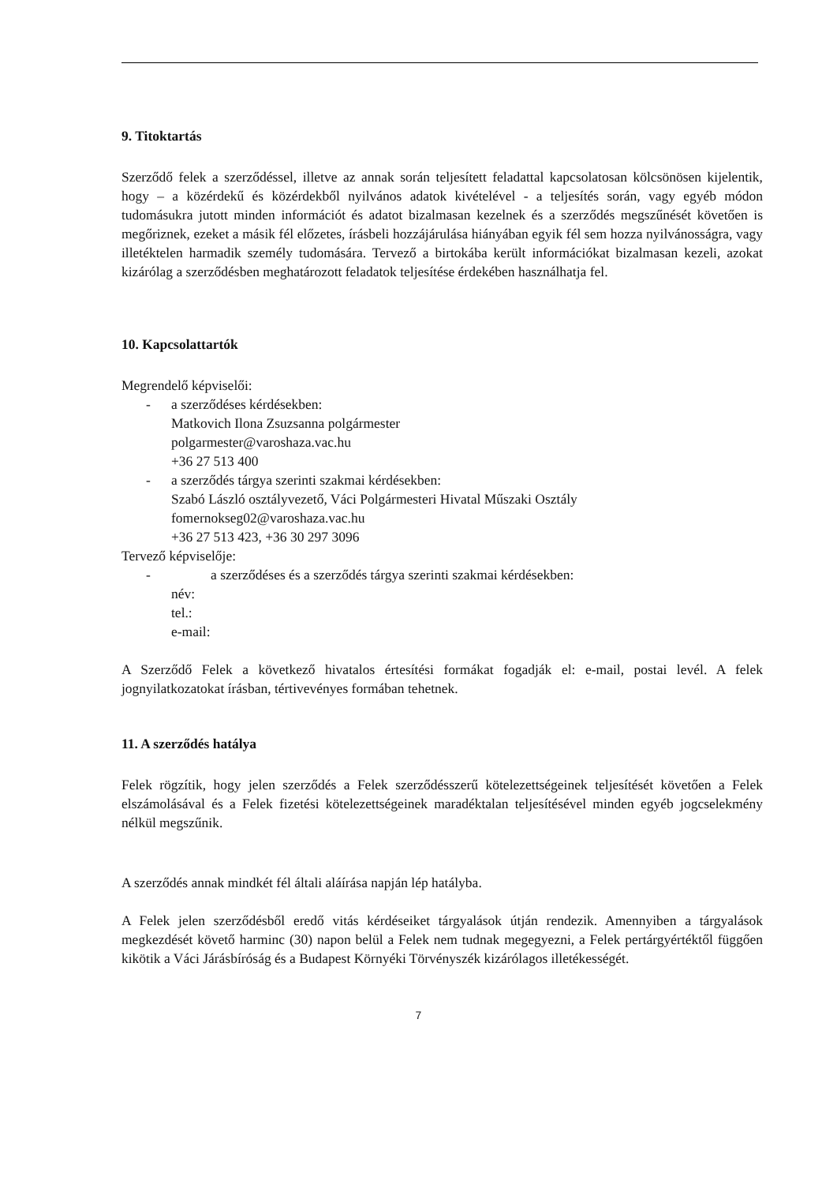9. Titoktartás
Szerződő felek a szerződéssel, illetve az annak során teljesített feladattal kapcsolatosan kölcsönösen kijelentik, hogy – a közérdekű és közérdekből nyilvános adatok kivételével - a teljesítés során, vagy egyéb módon tudomásukra jutott minden információt és adatot bizalmasan kezelnek és a szerződés megszűnését követően is megőriznek, ezeket a másik fél előzetes, írásbeli hozzájárulása hiányában egyik fél sem hozza nyilvánosságra, vagy illetéktelen harmadik személy tudomására. Tervező a birtokába került információkat bizalmasan kezeli, azokat kizárólag a szerződésben meghatározott feladatok teljesítése érdekében használhatja fel.
10. Kapcsolattartók
Megrendelő képviselői:
- a szerződéses kérdésekben:
Matkovich Ilona Zsuzsanna polgármester
polgarmester@varoshaza.vac.hu
+36 27 513 400
- a szerződés tárgya szerinti szakmai kérdésekben:
Szabó László osztályvezető, Váci Polgármesteri Hivatal Műszaki Osztály
fomernokseg02@varoshaza.vac.hu
+36 27 513 423, +36 30 297 3096
Tervező képviselője:
- a szerződéses és a szerződés tárgya szerinti szakmai kérdésekben:
név:
tel.:
e-mail:
A Szerződő Felek a következő hivatalos értesítési formákat fogadják el: e-mail, postai levél. A felek jognyilatkozatokat írásban, tértivevényes formában tehetnek.
11. A szerződés hatálya
Felek rögzítik, hogy jelen szerződés a Felek szerződésszerű kötelezettségeinek teljesítését követően a Felek elszámolásával és a Felek fizetési kötelezettségeinek maradéktalan teljesítésével minden egyéb jogcselekmény nélkül megszűnik.
A szerződés annak mindkét fél általi aláírása napján lép hatályba.
A Felek jelen szerződésből eredő vitás kérdéseiket tárgyalások útján rendezik. Amennyiben a tárgyalások megkezdését követő harminc (30) napon belül a Felek nem tudnak megegyezni, a Felek pertárgyértéktől függően kikötik a Váci Járásbíróság és a Budapest Környéki Törvényszék kizárólagos illetékességét.
7